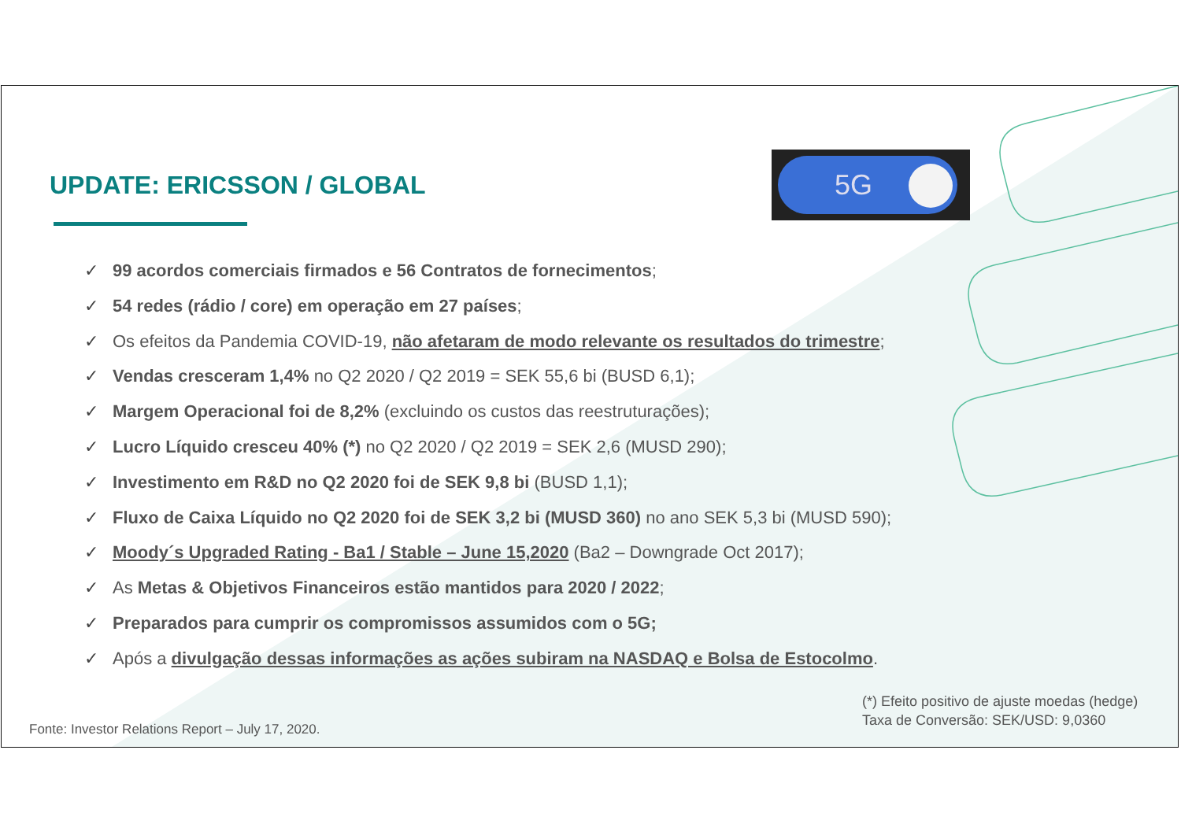UPDATE: ERICSSON / GLOBAL
5G
✓ 99 acordos comerciais firmados e 56 Contratos de fornecimentos;
✓ 54 redes (rádio / core) em operação em 27 países;
✓ Os efeitos da Pandemia COVID-19, não afetaram de modo relevante os resultados do trimestre;
✓ Vendas cresceram 1,4% no Q2 2020 / Q2 2019 = SEK 55,6 bi (BUSD 6,1);
✓ Margem Operacional foi de 8,2% (excluindo os custos das reestruturações);
✓ Lucro Líquido cresceu 40% (*) no Q2 2020 / Q2 2019 = SEK 2,6 (MUSD 290);
✓ Investimento em R&D no Q2 2020 foi de SEK 9,8 bi (BUSD 1,1);
✓ Fluxo de Caixa Líquido no Q2 2020 foi de SEK 3,2 bi (MUSD 360) no ano SEK 5,3 bi (MUSD 590);
✓ Moody´s Upgraded Rating - Ba1 / Stable – June 15,2020 (Ba2 – Downgrade Oct 2017);
✓ As Metas & Objetivos Financeiros estão mantidos para 2020 / 2022;
✓ Preparados para cumprir os compromissos assumidos com o 5G;
✓ Após a divulgação dessas informações as ações subiram na NASDAQ e Bolsa de Estocolmo.
(*) Efeito positivo de ajuste moedas (hedge)
Taxa de Conversão: SEK/USD: 9,0360
Fonte: Investor Relations Report – July 17, 2020.